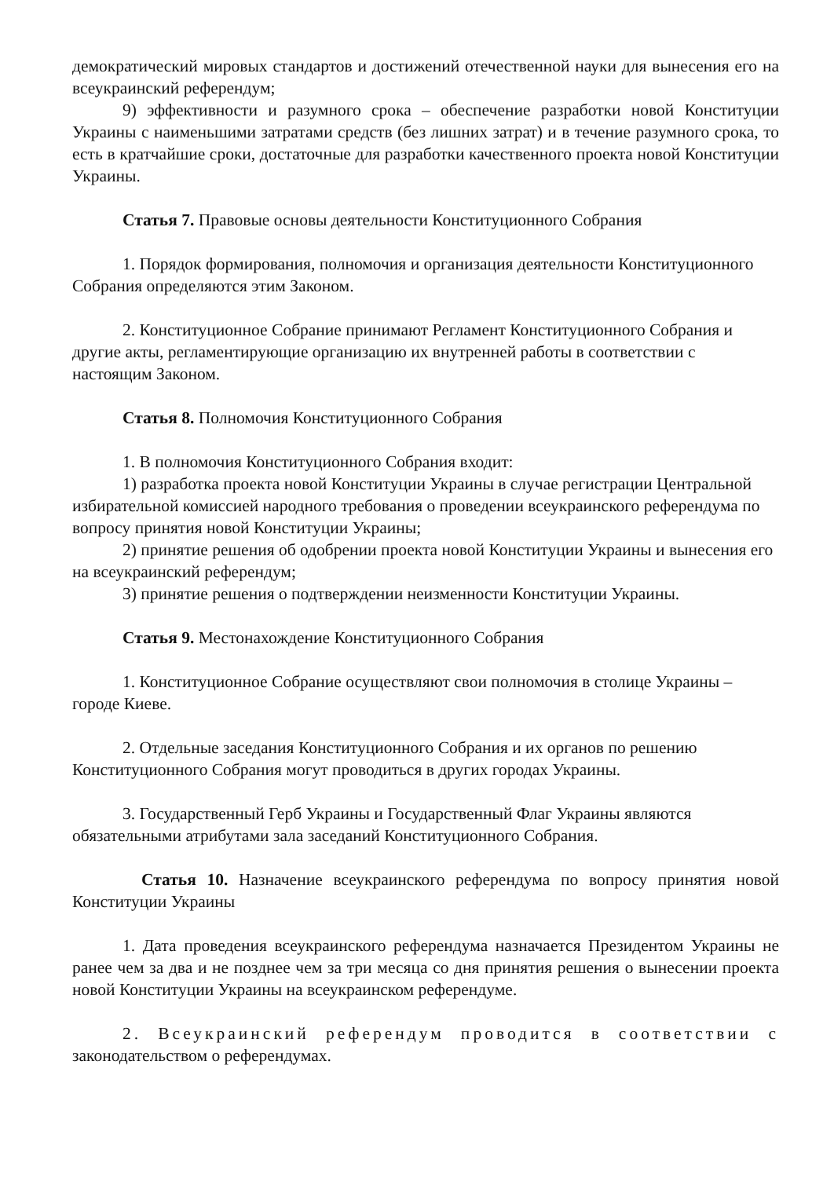демократический мировых стандартов и достижений отечественной науки для вынесения его на всеукраинский референдум;
9) эффективности и разумного срока – обеспечение разработки новой Конституции Украины с наименьшими затратами средств (без лишних затрат) и в течение разумного срока, то есть в кратчайшие сроки, достаточные для разработки качественного проекта новой Конституции Украины.
Статья 7. Правовые основы деятельности Конституционного Собрания
1. Порядок формирования, полномочия и организация деятельности Конституционного Собрания определяются этим Законом.
2. Конституционное Собрание принимают Регламент Конституционного Собрания и другие акты, регламентирующие организацию их внутренней работы в соответствии с настоящим Законом.
Статья 8. Полномочия Конституционного Собрания
1. В полномочия Конституционного Собрания входит:
1) разработка проекта новой Конституции Украины в случае регистрации Центральной избирательной комиссией народного требования о проведении всеукраинского референдума по вопросу принятия новой Конституции Украины;
2) принятие решения об одобрении проекта новой Конституции Украины и вынесения его на всеукраинский референдум;
3) принятие решения о подтверждении неизменности Конституции Украины.
Статья 9. Местонахождение Конституционного Собрания
1. Конституционное Собрание осуществляют свои полномочия в столице Украины – городе Киеве.
2. Отдельные заседания Конституционного Собрания и их органов по решению Конституционного Собрания могут проводиться в других городах Украины.
3. Государственный Герб Украины и Государственный Флаг Украины являются обязательными атрибутами зала заседаний Конституционного Собрания.
Статья 10. Назначение всеукраинского референдума по вопросу принятия новой Конституции Украины
1. Дата проведения всеукраинского референдума назначается Президентом Украины не ранее чем за два и не позднее чем за три месяца со дня принятия решения о вынесении проекта новой Конституции Украины на всеукраинском референдуме.
2. Всеукраинский референдум проводится в соответствии с законодательством о референдумах.